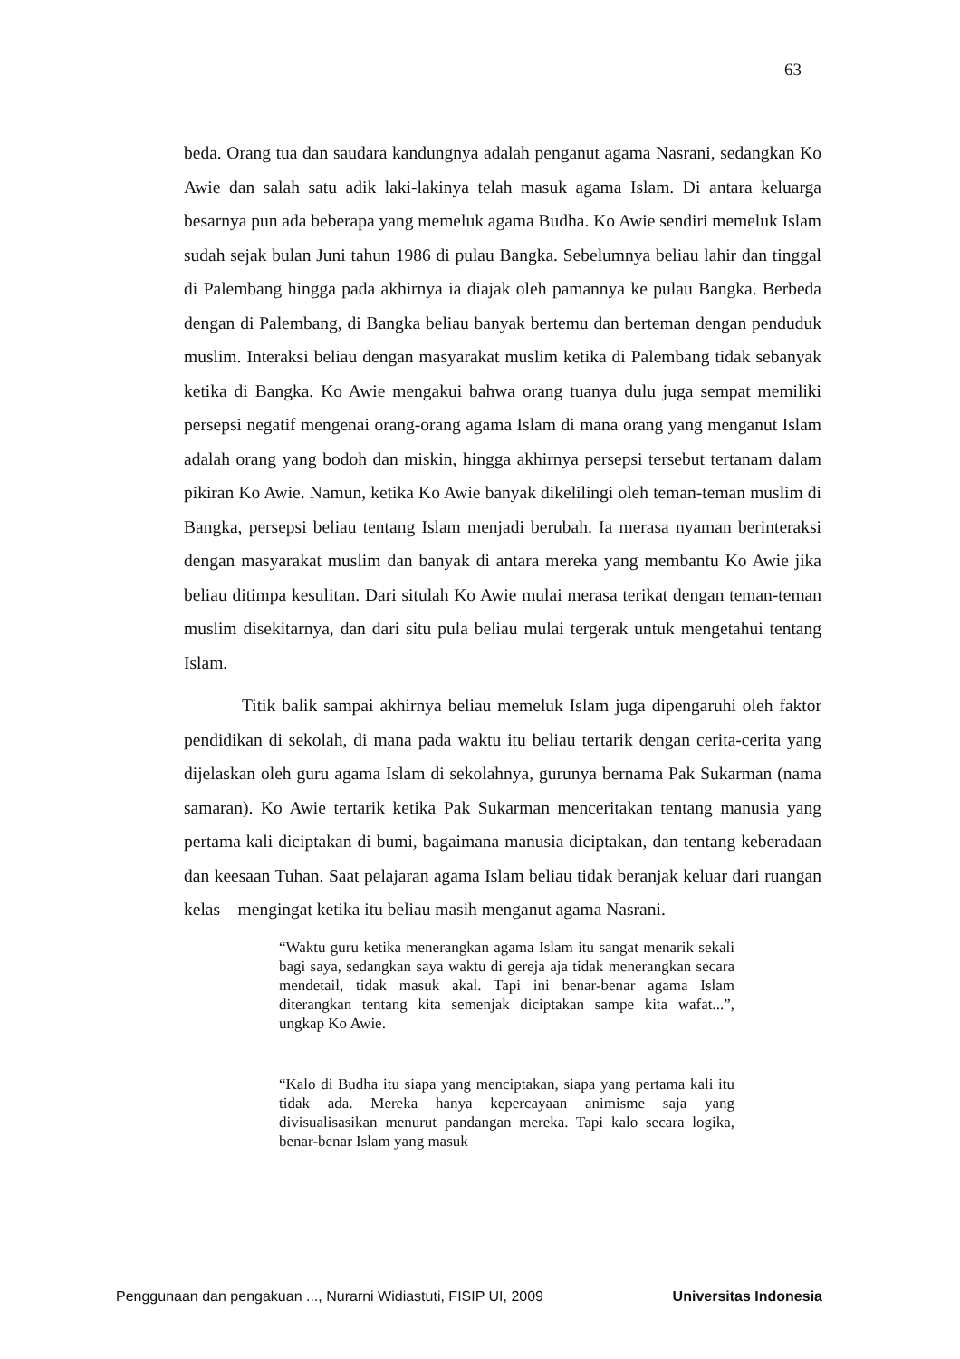63
beda. Orang tua dan saudara kandungnya adalah penganut agama Nasrani, sedangkan Ko Awie dan salah satu adik laki-lakinya telah masuk agama Islam. Di antara keluarga besarnya pun ada beberapa yang memeluk agama Budha. Ko Awie sendiri memeluk Islam sudah sejak bulan Juni tahun 1986 di pulau Bangka. Sebelumnya beliau lahir dan tinggal di Palembang hingga pada akhirnya ia diajak oleh pamannya ke pulau Bangka. Berbeda dengan di Palembang, di Bangka beliau banyak bertemu dan berteman dengan penduduk muslim. Interaksi beliau dengan masyarakat muslim ketika di Palembang tidak sebanyak ketika di Bangka. Ko Awie mengakui bahwa orang tuanya dulu juga sempat memiliki persepsi negatif mengenai orang-orang agama Islam di mana orang yang menganut Islam adalah orang yang bodoh dan miskin, hingga akhirnya persepsi tersebut tertanam dalam pikiran Ko Awie. Namun, ketika Ko Awie banyak dikelilingi oleh teman-teman muslim di Bangka, persepsi beliau tentang Islam menjadi berubah. Ia merasa nyaman berinteraksi dengan masyarakat muslim dan banyak di antara mereka yang membantu Ko Awie jika beliau ditimpa kesulitan. Dari situlah Ko Awie mulai merasa terikat dengan teman-teman muslim disekitarnya, dan dari situ pula beliau mulai tergerak untuk mengetahui tentang Islam.
Titik balik sampai akhirnya beliau memeluk Islam juga dipengaruhi oleh faktor pendidikan di sekolah, di mana pada waktu itu beliau tertarik dengan cerita-cerita yang dijelaskan oleh guru agama Islam di sekolahnya, gurunya bernama Pak Sukarman (nama samaran). Ko Awie tertarik ketika Pak Sukarman menceritakan tentang manusia yang pertama kali diciptakan di bumi, bagaimana manusia diciptakan, dan tentang keberadaan dan keesaan Tuhan. Saat pelajaran agama Islam beliau tidak beranjak keluar dari ruangan kelas – mengingat ketika itu beliau masih menganut agama Nasrani.
“Waktu guru ketika menerangkan agama Islam itu sangat menarik sekali bagi saya, sedangkan saya waktu di gereja aja tidak menerangkan secara mendetail, tidak masuk akal. Tapi ini benar-benar agama Islam diterangkan tentang kita semenjak diciptakan sampe kita wafat...”, ungkap Ko Awie.
“Kalo di Budha itu siapa yang menciptakan, siapa yang pertama kali itu tidak ada. Mereka hanya kepercayaan animisme saja yang divisualisasikan menurut pandangan mereka. Tapi kalo secara logika, benar-benar Islam yang masuk
Penggunaan dan pengakuan ..., Nurarni Widiastuti, FISIP UI, 2009 Universitas Indonesia